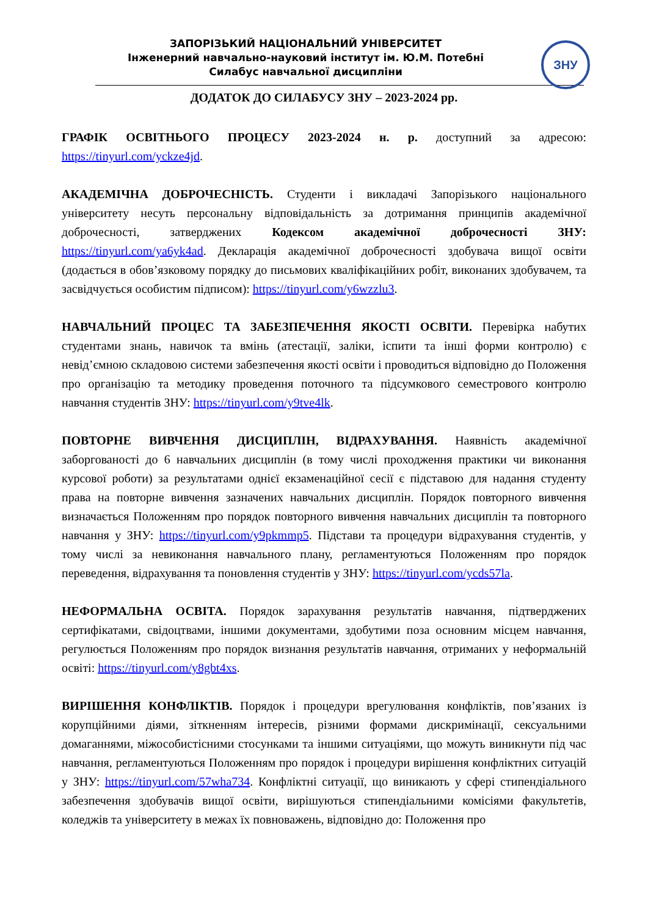ЗНУ
ЗАПОРІЗЬКИЙ НАЦІОНАЛЬНИЙ УНІВЕРСИТЕТ
Інженерний навчально-науковий інститут ім. Ю.М. Потебні
Силабус навчальної дисципліни
ДОДАТОК ДО СИЛАБУСУ ЗНУ – 2023-2024 рр.
ГРАФІК ОСВІТНЬОГО ПРОЦЕСУ 2023-2024 н. р. доступний за адресою: https://tinyurl.com/yckze4jd.
АКАДЕМІЧНА ДОБРОЧЕСНІСТЬ. Студенти і викладачі Запорізького національного університету несуть персональну відповідальність за дотримання принципів академічної доброчесності, затверджених Кодексом академічної доброчесності ЗНУ: https://tinyurl.com/ya6yk4ad. Декларація академічної доброчесності здобувача вищої освіти (додається в обов’язковому порядку до письмових кваліфікаційних робіт, виконаних здобувачем, та засвідчується особистим підписом): https://tinyurl.com/y6wzzlu3.
НАВЧАЛЬНИЙ ПРОЦЕС ТА ЗАБЕЗПЕЧЕННЯ ЯКОСТІ ОСВІТИ. Перевірка набутих студентами знань, навичок та вмінь (атестації, заліки, іспити та інші форми контролю) є невід’ємною складовою системи забезпечення якості освіти і проводиться відповідно до Положення про організацію та методику проведення поточного та підсумкового семестрового контролю навчання студентів ЗНУ: https://tinyurl.com/y9tve4lk.
ПОВТОРНЕ ВИВЧЕННЯ ДИСЦИПЛІН, ВІДРАХУВАННЯ. Наявність академічної заборгованості до 6 навчальних дисциплін (в тому числі проходження практики чи виконання курсової роботи) за результатами однієї екзаменаційної сесії є підставою для надання студенту права на повторне вивчення зазначених навчальних дисциплін. Порядок повторного вивчення визначається Положенням про порядок повторного вивчення навчальних дисциплін та повторного навчання у ЗНУ: https://tinyurl.com/y9pkmmp5. Підстави та процедури відрахування студентів, у тому числі за невиконання навчального плану, регламентуються Положенням про порядок переведення, відрахування та поновлення студентів у ЗНУ: https://tinyurl.com/ycds57la.
НЕФОРМАЛЬНА ОСВІТА. Порядок зарахування результатів навчання, підтверджених сертифікатами, свідоцтвами, іншими документами, здобутими поза основним місцем навчання, регулюється Положенням про порядок визнання результатів навчання, отриманих у неформальній освіті: https://tinyurl.com/y8gbt4xs.
ВИРІШЕННЯ КОНФЛІКТІВ. Порядок і процедури врегулювання конфліктів, пов’язаних із корупційними діями, зіткненням інтересів, різними формами дискримінації, сексуальними домаганнями, міжособистісними стосунками та іншими ситуаціями, що можуть виникнути під час навчання, регламентуються Положенням про порядок і процедури вирішення конфліктних ситуацій у ЗНУ: https://tinyurl.com/57wha734. Конфліктні ситуації, що виникають у сфері стипендіального забезпечення здобувачів вищої освіти, вирішуються стипендіальними комісіями факультетів, коледжів та університету в межах їх повноважень, відповідно до: Положення про